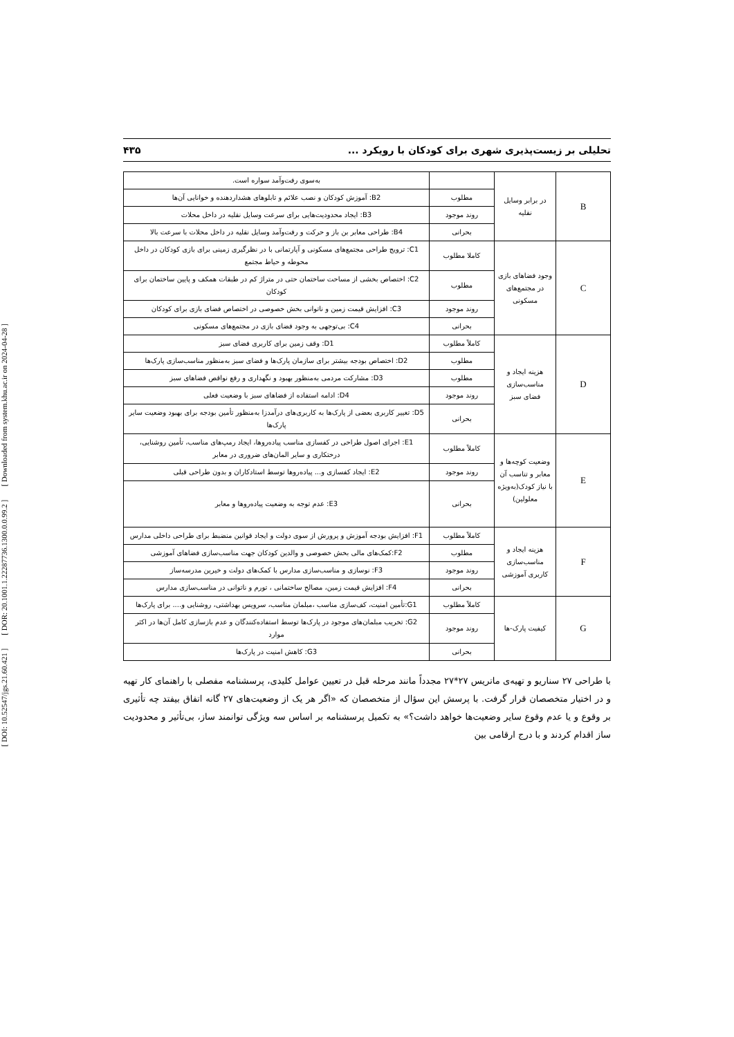[ DOI: 10.52547/jgs.21.60.421 ] [ DOR: 20.1001.1.22287736.1300.0.0.99.2 ] [ Downloaded from system.khu.ac.ir on 2024-04-28 ]
تحلیلی بر زیست‌پذیری شهری برای کودکان با رویکرد ... ۴۳۵
| B | در برابر وسایل نقلیه | | به‌سوی رفت‌وآمد سواره است. |
| | | مطلوب | B2: آموزش کودکان و نصب علائم و تابلوهای هشداردهنده و خوانایی آن‌ها |
| | | روند موجود | B3: ایجاد محدودیت‌هایی برای سرعت وسایل نقلیه در داخل محلات |
| | | بحرانی | B4: طراحی معابر بن باز و حرکت و رفت‌وآمد وسایل نقلیه در داخل محلات با سرعت بالا |
| C | وجود فضاهای بازی در مجتمع‌های مسکونی | کاملا مطلوب | C1: ترویج طراحی مجتمع‌های مسکونی و آپارتمانی با در نظرگیری زمینی برای بازی کودکان در داخل محوطه و حیاط مجتمع |
| | | مطلوب | C2: اختصاص بخشی از مساحت ساختمان حتی در متراژ کم در طبقات همکف و پایین ساختمان برای کودکان |
| | | روند موجود | C3: افزایش قیمت زمین و ناتوانی بخش خصوصی در اختصاص فضای بازی برای کودکان |
| | | بحرانی | C4: بی‌توجهی به وجود فضای بازی در مجتمع‌های مسکونی |
| D | هزینه ایجاد و مناسب‌سازی فضای سبز | کاملاً مطلوب | D1: وقف زمین برای کاربری فضای سبز |
| | | مطلوب | D2: اختصاص بودجه بیشتر برای سازمان پارک‌ها و فضای سبز به‌منظور مناسب‌سازی پارک‌ها |
| | | مطلوب | D3: مشارکت مردمی به‌منظور بهبود و نگهداری و رفع نواقص فضاهای سبز |
| | | روند موجود | D4: ادامه استفاده از فضاهای سبز با وضعیت فعلی |
| | | بحرانی | D5: تغییر کاربری بعضی از پارک‌ها به کاربری‌های درآمدزا به‌منظور تأمین بودجه برای بهبود وضعیت سایر پارک‌ها |
| E | وضعیت کوچه‌ها و معابر و تناسب آن با نیاز کودک(به‌ویژه معلولین) | کاملاً مطلوب | E1: اجرای اصول طراحی در کفسازی مناسب پیاده‌روها، ایجاد رمپ‌های مناسب، تأمین روشنایی، درختکاری و سایر المان‌های ضروری در معابر |
| | | روند موجود | E2: ایجاد کفسازی و... پیاده‌روها توسط استادکاران و بدون طراحی قبلی |
| | | بحرانی | E3: عدم توجه به وضعیت پیاده‌روها و معابر |
| F | هزینه ایجاد و مناسب‌سازی کاربری آموزشی | کاملاً مطلوب | F1: افزایش بودجه آموزش و پرورش از سوی دولت و ایجاد قوانین منضبط برای طراحی داخلی مدارس |
| | | مطلوب | F2:کمک‌های مالی بخش خصوصی و والدین کودکان جهت مناسب‌سازی فضاهای آموزشی |
| | | روند موجود | F3: نوسازی و مناسب‌سازی مدارس با کمک‌های دولت و خیرین مدرسه‌ساز |
| | | بحرانی | F4: افزایش قیمت زمین، مصالح ساختمانی ، تورم و ناتوانی در مناسب‌سازی مدارس |
| G | کیفیت پارک-ها | کاملاً مطلوب | G1:تأمین امنیت، کف‌سازی مناسب ،مبلمان مناسب، سرویس بهداشتی، روشنایی و.... برای پارک‌ها |
| | | روند موجود | G2: تخریب مبلمان‌های موجود در پارک‌ها توسط استفاده‌کنندگان و عدم بازسازی کامل آن‌ها در اکثر موارد |
| | | بحرانی | G3: کاهش امنیت در پارک‌ها |
با طراحی ۲۷ سناریو و تهیه‌ی ماتریس ۲۷*۲۷ مجدداً مانند مرحله قبل در تعیین عوامل کلیدی، پرسشنامه مفصلی با راهنمای کار تهیه و در اختیار متخصصان قرار گرفت. با پرسش این سؤال از متخصصان که «اگر هر یک از وضعیت‌های ۲۷ گانه اتفاق بیفتد چه تأثیری بر وقوع و یا عدم وقوع سایر وضعیت‌ها خواهد داشت؟» به تکمیل پرسشنامه بر اساس سه ویژگی توانمند ساز، بی‌تأثیر و محدودیت ساز اقدام کردند و با درج ارقامی بین